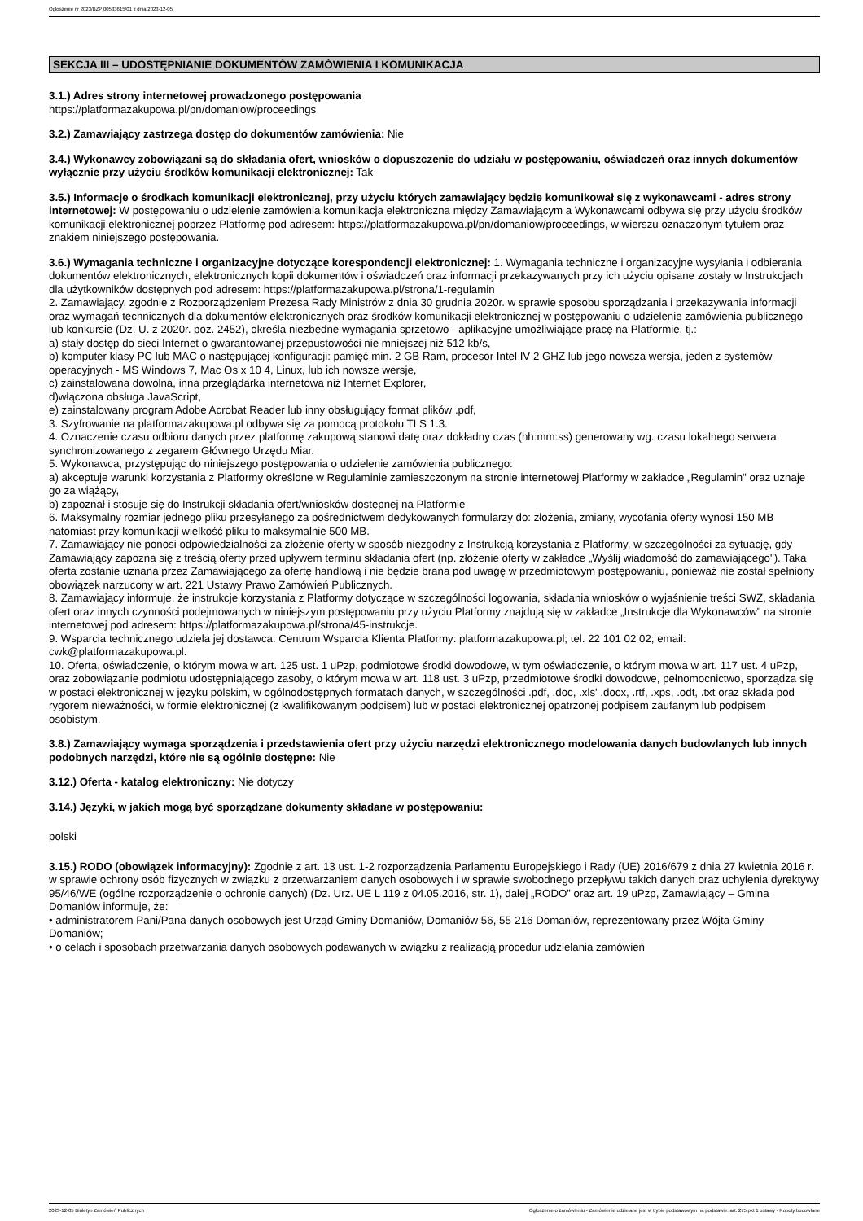Ogłoszenie nr 2023/BZP 00533615/01 z dnia 2023-12-05
SEKCJA III – UDOSTĘPNIANIE DOKUMENTÓW ZAMÓWIENIA I KOMUNIKACJA
3.1.) Adres strony internetowej prowadzonego postępowania
https://platformazakupowa.pl/pn/domaniow/proceedings
3.2.) Zamawiający zastrzega dostęp do dokumentów zamówienia: Nie
3.4.) Wykonawcy zobowiązani są do składania ofert, wniosków o dopuszczenie do udziału w postępowaniu, oświadczeń oraz innych dokumentów wyłącznie przy użyciu środków komunikacji elektronicznej: Tak
3.5.) Informacje o środkach komunikacji elektronicznej, przy użyciu których zamawiający będzie komunikował się z wykonawcami - adres strony internetowej: W postępowaniu o udzielenie zamówienia komunikacja elektroniczna między Zamawiającym a Wykonawcami odbywa się przy użyciu środków komunikacji elektronicznej poprzez Platformę pod adresem: https://platformazakupowa.pl/pn/domaniow/proceedings, w wierszu oznaczonym tytułem oraz znakiem niniejszego postępowania.
3.6.) Wymagania techniczne i organizacyjne dotyczące korespondencji elektronicznej: 1. Wymagania techniczne i organizacyjne wysyłania i odbierania dokumentów elektronicznych, elektronicznych kopii dokumentów i oświadczeń oraz informacji przekazywanych przy ich użyciu opisane zostały w Instrukcjach dla użytkowników dostępnych pod adresem: https://platformazakupowa.pl/strona/1-regulamin
2. Zamawiający, zgodnie z Rozporządzeniem Prezesa Rady Ministrów z dnia 30 grudnia 2020r. w sprawie sposobu sporządzania i przekazywania informacji oraz wymagań technicznych dla dokumentów elektronicznych oraz środków komunikacji elektronicznej w postępowaniu o udzielenie zamówienia publicznego lub konkursie (Dz. U. z 2020r. poz. 2452), określa niezbędne wymagania sprzętowo - aplikacyjne umożliwiające pracę na Platformie, tj.:
a) stały dostęp do sieci Internet o gwarantowanej przepustowości nie mniejszej niż 512 kb/s,
b) komputer klasy PC lub MAC o następującej konfiguracji: pamięć min. 2 GB Ram, procesor Intel IV 2 GHZ lub jego nowsza wersja, jeden z systemów operacyjnych - MS Windows 7, Mac Os x 10 4, Linux, lub ich nowsze wersje,
c) zainstalowana dowolna, inna przeglądarka internetowa niż Internet Explorer,
d)włączona obsługa JavaScript,
e) zainstalowany program Adobe Acrobat Reader lub inny obsługujący format plików .pdf,
3. Szyfrowanie na platformazakupowa.pl odbywa się za pomocą protokołu TLS 1.3.
4. Oznaczenie czasu odbioru danych przez platformę zakupową stanowi datę oraz dokładny czas (hh:mm:ss) generowany wg. czasu lokalnego serwera synchronizowanego z zegarem Głównego Urzędu Miar.
5. Wykonawca, przystępując do niniejszego postępowania o udzielenie zamówienia publicznego:
a) akceptuje warunki korzystania z Platformy określone w Regulaminie zamieszczonym na stronie internetowej Platformy w zakładce „Regulamin" oraz uznaje go za wiążący,
b) zapoznał i stosuje się do Instrukcji składania ofert/wniosków dostępnej na Platformie
6. Maksymalny rozmiar jednego pliku przesyłanego za pośrednictwem dedykowanych formularzy do: złożenia, zmiany, wycofania oferty wynosi 150 MB natomiast przy komunikacji wielkość pliku to maksymalnie 500 MB.
7. Zamawiający nie ponosi odpowiedzialności za złożenie oferty w sposób niezgodny z Instrukcją korzystania z Platformy, w szczególności za sytuację, gdy Zamawiający zapozna się z treścią oferty przed upływem terminu składania ofert (np. złożenie oferty w zakładce „Wyślij wiadomość do zamawiającego"). Taka oferta zostanie uznana przez Zamawiającego za ofertę handlową i nie będzie brana pod uwagę w przedmiotowym postępowaniu, ponieważ nie został spełniony obowiązek narzucony w art. 221 Ustawy Prawo Zamówień Publicznych.
8. Zamawiający informuje, że instrukcje korzystania z Platformy dotyczące w szczególności logowania, składania wniosków o wyjaśnienie treści SWZ, składania ofert oraz innych czynności podejmowanych w niniejszym postępowaniu przy użyciu Platformy znajdują się w zakładce „Instrukcje dla Wykonawców" na stronie internetowej pod adresem: https://platformazakupowa.pl/strona/45-instrukcje.
9. Wsparcia technicznego udziela jej dostawca: Centrum Wsparcia Klienta Platformy: platformazakupowa.pl; tel. 22 101 02 02; email: cwk@platformazakupowa.pl.
10. Oferta, oświadczenie, o którym mowa w art. 125 ust. 1 uPzp, podmiotowe środki dowodowe, w tym oświadczenie, o którym mowa w art. 117 ust. 4 uPzp, oraz zobowiązanie podmiotu udostępniającego zasoby, o którym mowa w art. 118 ust. 3 uPzp, przedmiotowe środki dowodowe, pełnomocnictwo, sporządza się w postaci elektronicznej w języku polskim, w ogólnodostępnych formatach danych, w szczególności .pdf, .doc, .xls' .docx, .rtf, .xps, .odt, .txt oraz składa pod rygorem nieważności, w formie elektronicznej (z kwalifikowanym podpisem) lub w postaci elektronicznej opatrzonej podpisem zaufanym lub podpisem osobistym.
3.8.) Zamawiający wymaga sporządzenia i przedstawienia ofert przy użyciu narzędzi elektronicznego modelowania danych budowlanych lub innych podobnych narzędzi, które nie są ogólnie dostępne: Nie
3.12.) Oferta - katalog elektroniczny: Nie dotyczy
3.14.) Języki, w jakich mogą być sporządzane dokumenty składane w postępowaniu:
polski
3.15.) RODO (obowiązek informacyjny): Zgodnie z art. 13 ust. 1-2 rozporządzenia Parlamentu Europejskiego i Rady (UE) 2016/679 z dnia 27 kwietnia 2016 r. w sprawie ochrony osób fizycznych w związku z przetwarzaniem danych osobowych i w sprawie swobodnego przepływu takich danych oraz uchylenia dyrektywy 95/46/WE (ogólne rozporządzenie o ochronie danych) (Dz. Urz. UE L 119 z 04.05.2016, str. 1), dalej „RODO” oraz art. 19 uPzp, Zamawiający – Gmina Domaniów informuje, że:
• administratorem Pani/Pana danych osobowych jest Urząd Gminy Domaniów, Domaniów 56, 55-216 Domaniów, reprezentowany przez Wójta Gminy Domaniów;
• o celach i sposobach przetwarzania danych osobowych podawanych w związku z realizacją procedur udzielania zamówień
2023-12-05 Biuletyn Zamówień Publicznych Ogłoszenie o zamówieniu - Zamówienie udzielane jest w trybie podstawowym na podstawie: art. 275 pkt 1 ustawy - Roboty budowlane